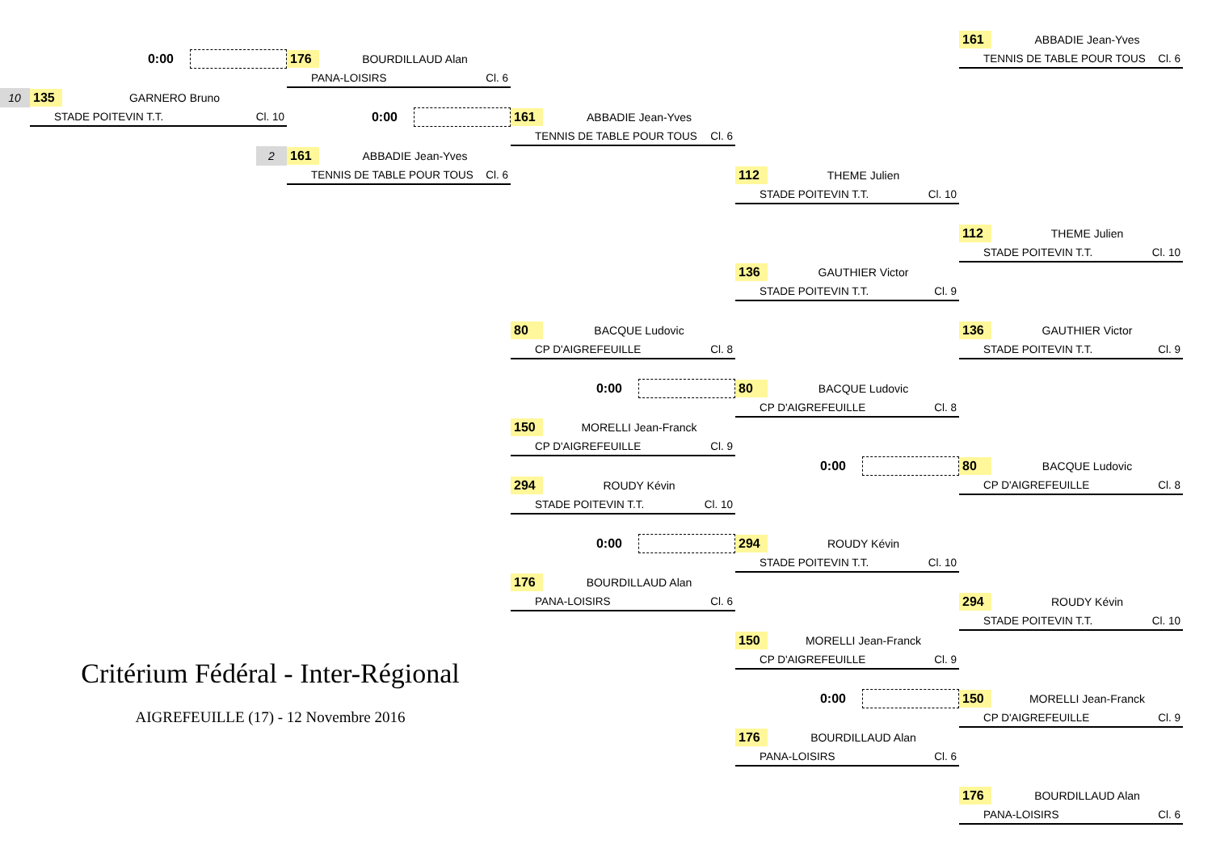161 ABBADIE Jean-Yves
TENNIS DE TABLE POUR TOUS Cl. 6
0:00
176 BOURDILLAUD Alan
PANA-LOISIRS Cl. 6
10
135 GARNERO Bruno
STADE POITEVIN T.T. Cl. 10
0:00
161 ABBADIE Jean-Yves
TENNIS DE TABLE POUR TOUS Cl. 6
2
161 ABBADIE Jean-Yves
TENNIS DE TABLE POUR TOUS Cl. 6
112 THEME Julien
STADE POITEVIN T.T. Cl. 10
112 THEME Julien
STADE POITEVIN T.T. Cl. 10
136 GAUTHIER Victor
STADE POITEVIN T.T. Cl. 9
80 BACQUE Ludovic
CP D'AIGREFEUILLE Cl. 8
136 GAUTHIER Victor
STADE POITEVIN T.T. Cl. 9
0:00
80 BACQUE Ludovic
CP D'AIGREFEUILLE Cl. 8
150 MORELLI Jean-Franck
CP D'AIGREFEUILLE Cl. 9
0:00
80 BACQUE Ludovic
CP D'AIGREFEUILLE Cl. 8
294 ROUDY Kévin
STADE POITEVIN T.T. Cl. 10
0:00
294 ROUDY Kévin
STADE POITEVIN T.T. Cl. 10
176 BOURDILLAUD Alan
PANA-LOISIRS Cl. 6
294 ROUDY Kévin
STADE POITEVIN T.T. Cl. 10
150 MORELLI Jean-Franck
CP D'AIGREFEUILLE Cl. 9
Critérium Fédéral - Inter-Régional
0:00
150 MORELLI Jean-Franck
CP D'AIGREFEUILLE Cl. 9
AIGREFEUILLE (17) - 12 Novembre 2016
176 BOURDILLAUD Alan
PANA-LOISIRS Cl. 6
176 BOURDILLAUD Alan
PANA-LOISIRS Cl. 6